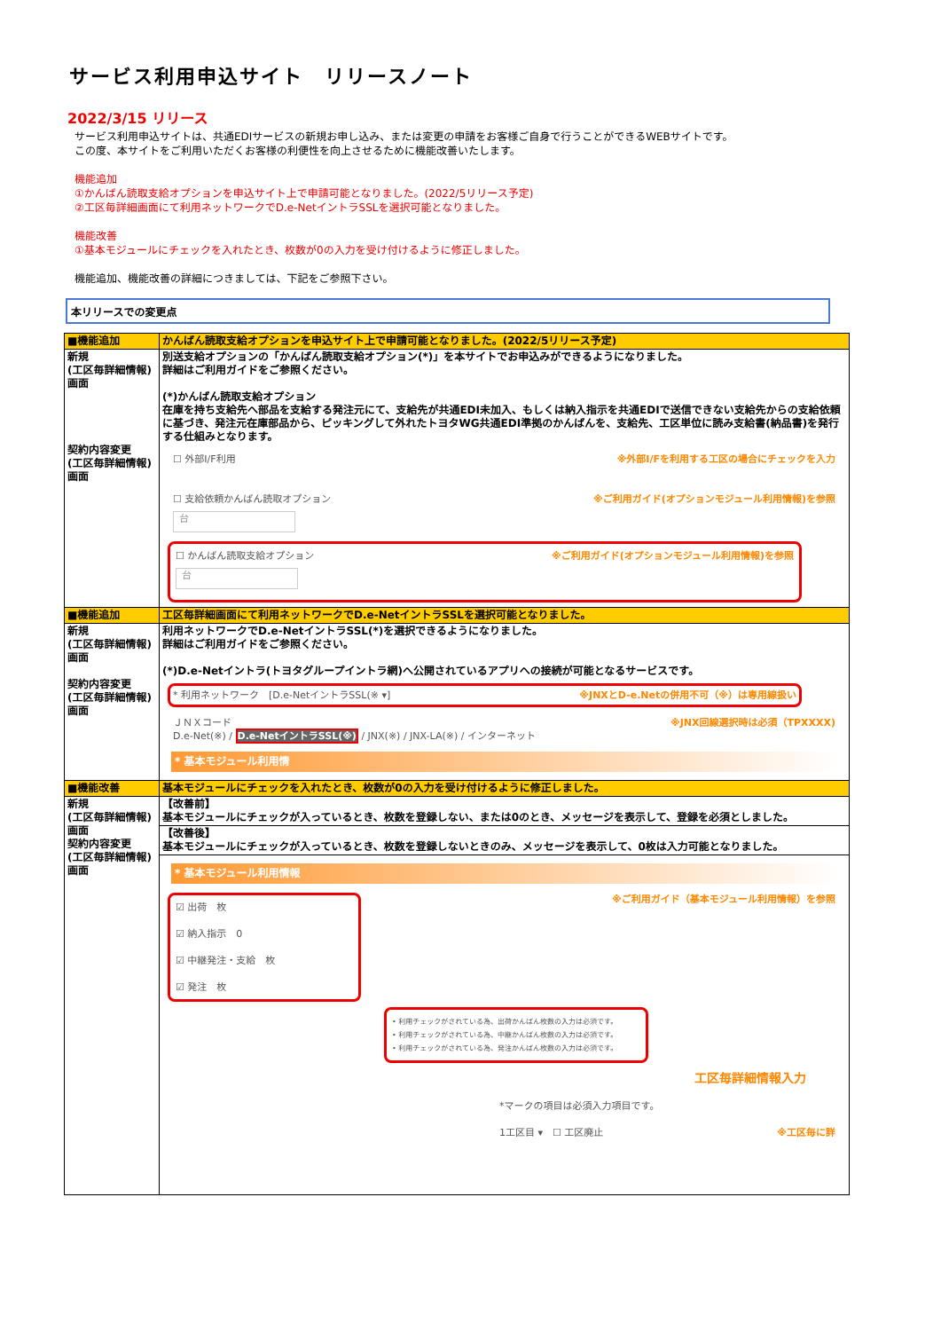サービス利用申込サイト　リリースノート
2022/3/15 リリース
サービス利用申込サイトは、共通EDIサービスの新規お申し込み、または変更の申請をお客様ご自身で行うことができるWEBサイトです。
この度、本サイトをご利用いただくお客様の利便性を向上させるために機能改善いたします。
機能追加
①かんばん読取支給オプションを申込サイト上で申請可能となりました。(2022/5リリース予定)
②工区毎詳細画面にて利用ネットワークでD.e-NetイントラSSLを選択可能となりました。
機能改善
①基本モジュールにチェックを入れたとき、枚数が0の入力を受け付けるように修正しました。
機能追加、機能改善の詳細につきましては、下記をご参照下さい。
本リリースでの変更点
| ■機能追加 | かんばん読取支給オプションを申込サイト上で申請可能となりました。(2022/5リリース予定) |
| 新規 (工区毎詳細情報)画面 契約内容変更 (工区毎詳細情報)画面 | 別送支給オプションの「かんばん読取支給オプション(*)」を本サイトでお申込みができるようになりました。 詳細はご利用ガイドをご参照ください。 (*)かんばん読取支給オプション 在庫を持ち支給先へ部品を支給する発注元にて、支給先が共通EDI未加入、もしくは納入指示を共通EDIで送信できない支給先からの支給依頼に基づき、発注元在庫部品から、ピッキングして外れたトヨタWG共通EDI準拠のかんばんを、支給先、工区単位に読み支給書(納品書)を発行する仕組みとなります。 ☐ 外部I/F利用 ※外部I/Fを利用する工区の場合にチェックを入力 ☐ 支給依頼かんばん読取オプション ※ご利用ガイド(オプションモジュール利用情報)を参照 台 ☐ かんばん読取支給オプション ※ご利用ガイド(オプションモジュール利用情報)を参照 台 |
| ■機能追加 | 工区毎詳細画面にて利用ネットワークでD.e-NetイントラSSLを選択可能となりました。 |
| 新規 (工区毎詳細情報)画面 契約内容変更 (工区毎詳細情報)画面 | 利用ネットワークでD.e-NetイントラSSL(*)を選択できるようになりました。 詳細はご利用ガイドをご参照ください。 (*)D.e-Netイントラ(トヨタグループイントラ網)へ公開されているアプリへの接続が可能となるサービスです。 * 利用ネットワーク [D.e-NetイントラSSL(※ ▾] ※JNXとD-e.Netの併用不可（※）は専用線扱い ＪＮＸコード ※JNX回線選択時は必須（TPXXXX) D.e-Net(※) / D.e-NetイントラSSL(※) / JNX(※) / JNX-LA(※) / インターネット * 基本モジュール利用情 |
| ■機能改善 | 基本モジュールにチェックを入れたとき、枚数が0の入力を受け付けるように修正しました。 |
| 新規 (工区毎詳細情報)画面 契約内容変更 (工区毎詳細情報)画面 | 【改善前】 基本モジュールにチェックが入っているとき、枚数を登録しない、または0のとき、メッセージを表示して、登録を必須としました。 |
| | 【改善後】 基本モジュールにチェックが入っているとき、枚数を登録しないときのみ、メッセージを表示して、0枚は入力可能となりました。 |
| | * 基本モジュール利用情報 ※ご利用ガイド（基本モジュール利用情報）を参照 ☑ 出荷 枚 ☑ 納入指示 0 ☑ 中継発注・支給 枚 ☑ 発注 枚 • 利用チェックがされている為、出荷かんばん枚数の入力は必須です。 • 利用チェックがされている為、中継かんばん枚数の入力は必須です。 • 利用チェックがされている為、発注かんばん枚数の入力は必須です。 工区毎詳細情報入力 *マークの項目は必須入力項目です。 1工区目 ▾ ☐ 工区廃止 ※工区毎に詳 |